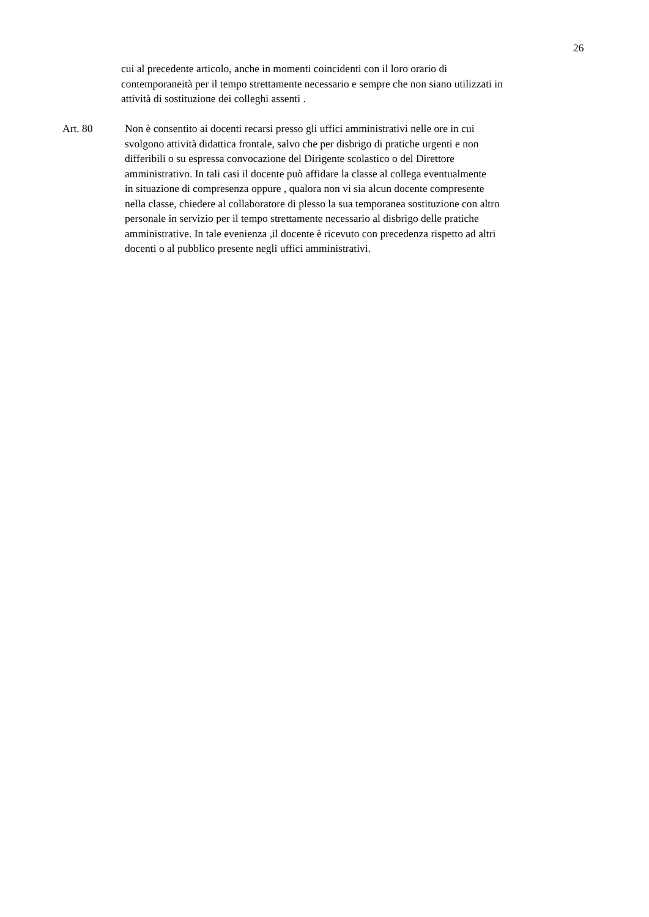26
cui al precedente articolo, anche in momenti coincidenti con il loro orario di
contemporaneità per il tempo strettamente necessario e sempre che non siano utilizzati in
attività di sostituzione dei colleghi assenti .
Art. 80 Non è consentito ai docenti recarsi presso gli uffici amministrativi nelle ore in cui
svolgono attività didattica frontale, salvo che per disbrigo di pratiche urgenti e non
differibili o su espressa convocazione del Dirigente scolastico o del Direttore
amministrativo. In tali casi il docente può affidare la classe al collega eventualmente
in situazione di compresenza oppure , qualora non vi sia alcun docente compresente
nella classe, chiedere al collaboratore di plesso la sua temporanea sostituzione con altro
personale in servizio per il tempo strettamente necessario al disbrigo delle pratiche
amministrative. In tale evenienza ,il docente è ricevuto con precedenza rispetto ad altri
docenti o al pubblico presente negli uffici amministrativi.